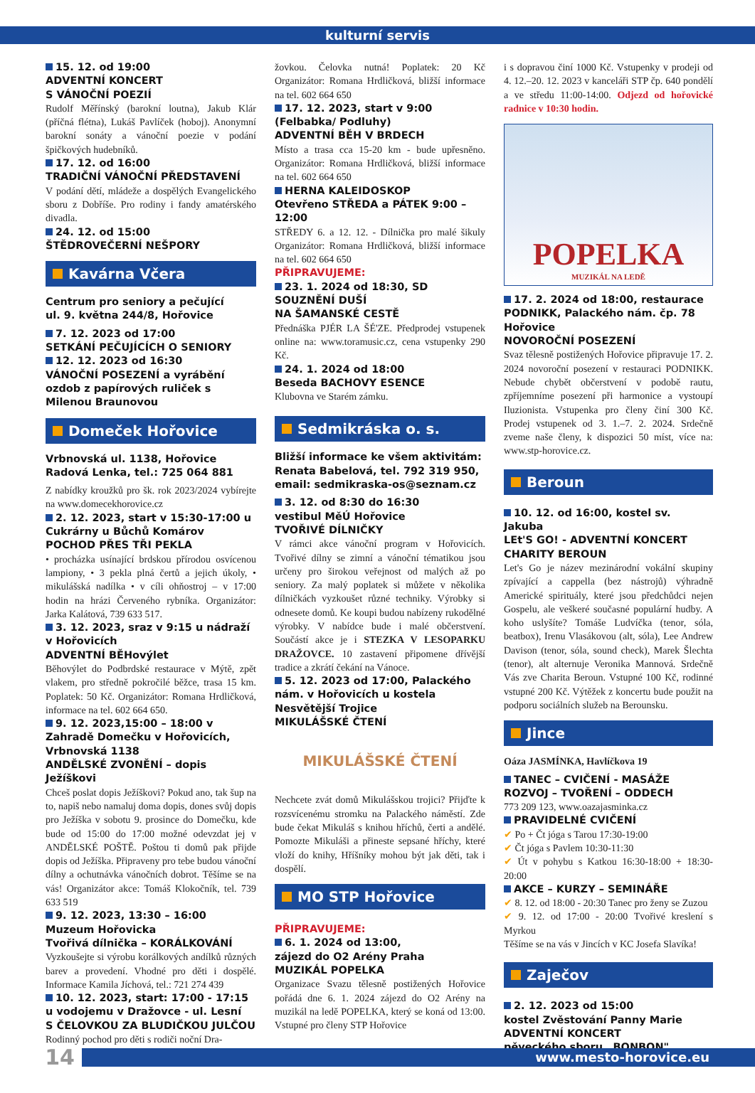kulturní servis
15. 12. od 19:00
ADVENTNÍ KONCERT
S VÁNOČNÍ POEZIÍ
Rudolf Měřínský (barokní loutna), Jakub Klár (příčná flétna), Lukáš Pavlíček (hoboj). Anonymní barokní sonáty a vánoční poezie v podání špičkových hudebníků.
17. 12. od 16:00
TRADIČNÍ VÁNOČNÍ PŘEDSTAVENÍ
V podání dětí, mládeže a dospělých Evangelického sboru z Dobříše. Pro rodiny i fandy amatérského divadla.
24. 12. od 15:00
ŠTĚDROVEČERNÍ NEŠPORY
Kavárna Včera
Centrum pro seniory a pečující
ul. 9. května 244/8, Hořovice
7. 12. 2023 od 17:00
SETKÁNÍ PEČUJÍCÍCH O SENIORY
12. 12. 2023 od 16:30
VÁNOČNÍ POSEZENÍ a vyrábění ozdob z papírových ruliček s Milenou Braunovou
Domeček Hořovice
Vrbnovská ul. 1138, Hořovice
Radová Lenka, tel.: 725 064 881
Z nabídky kroužků pro šk. rok 2023/2024 vybírejte na www.domecekhorovice.cz
2. 12. 2023, start v 15:30-17:00 u Cukrárny u Bůchů Komárov
POCHOD PŘES TŘI PEKLA
• procházka usínající brdskou přírodou osvícenou lampiony, • 3 pekla plná čertů a jejich úkoly, • mikulášská nadílka • v cíli ohňostroj – v 17:00 hodin na hrázi Červeného rybníka. Organizátor: Jarka Kalátová, 739 633 517.
3. 12. 2023, sraz v 9:15 u nádraží v Hořovicích
ADVENTNÍ BĚHovýlet
Běhovýlet do Podbrdské restaurace v Mýtě, zpět vlakem, pro středně pokročilé běžce, trasa 15 km. Poplatek: 50 Kč. Organizátor: Romana Hrdličková, informace na tel. 602 664 650.
9. 12. 2023,15:00 – 18:00 v Zahradě Domečku v Hořovicích, Vrbnovská 1138
ANDĚLSKÉ ZVONĚNÍ – dopis Ježíškovi
Chceš poslat dopis Ježíškovi? Pokud ano, tak šup na to, napiš nebo namaluj doma dopis, dones svůj dopis pro Ježíška v sobotu 9. prosince do Domečku, kde bude od 15:00 do 17:00 možné odevzdat jej v ANDĚLSKÉ POŠTĚ. Poštou ti domů pak přijde dopis od Ježíška. Připraveny pro tebe budou vánoční dílny a ochutnávka vánočních dobrot. Těšíme se na vás! Organizátor akce: Tomáš Klokočník, tel. 739 633 519
9. 12. 2023, 13:30 – 16:00
Muzeum Hořovicka
Tvořivá dílnička – KORÁLKOVÁNÍ
Vyzkoušejte si výrobu korálkových andílků různých barev a provedení. Vhodné pro děti i dospělé. Informace Kamila Jíchová, tel.: 721 274 439
10. 12. 2023, start: 17:00 - 17:15 u vodojemu v Dražovce - ul. Lesní
S ČELOVKOU ZA BLUDIČKOU JULČOU
Rodinný pochod pro děti s rodiči noční Dra-
žovkou. Čelovka nutná! Poplatek: 20 Kč Organizátor: Romana Hrdličková, bližší informace na tel. 602 664 650
17. 12. 2023, start v 9:00 (Felbabka/ Podluhy)
ADVENTNÍ BĚH V BRDECH
Místo a trasa cca 15-20 km - bude upřesněno. Organizátor: Romana Hrdličková, bližší informace na tel. 602 664 650
HERNA KALEIDOSKOP
Otevřeno STŘEDA a PÁTEK 9:00 – 12:00
STŘEDY 6. a 12. 12. - Dílnička pro malé šikuly Organizátor: Romana Hrdličková, bližší informace na tel. 602 664 650
PŘIPRAVUJEME:
23. 1. 2024 od 18:30, SD
SOUZNĚNÍ DUŠÍ
NA ŠAMANSKÉ CESTĚ
Přednáška PJÉR LA ŠÉ'ZE. Předprodej vstupenek online na: www.toramusic.cz, cena vstupenky 290 Kč.
24. 1. 2024 od 18:00
Beseda BACHOVY ESENCE
Klubovna ve Starém zámku.
Sedmikráska o. s.
Bližší informace ke všem aktivitám:
Renata Babelová, tel. 792 319 950,
email: sedmikraska-os@seznam.cz
3. 12. od 8:30 do 16:30
vestibul MěÚ Hořovice
TVOŘIVÉ DÍLNIČKY
V rámci akce vánoční program v Hořovicích. Tvořivé dílny se zimní a vánoční tématikou jsou určeny pro širokou veřejnost od malých až po seniory. Za malý poplatek si můžete v několika dílničkách vyzkoušet různé techniky. Výrobky si odnesete domů. Ke koupi budou nabízeny rukodělné výrobky. V nabídce bude i malé občerstvení. Součástí akce je i STEZKA V LESOPARKU DRAŽOVCE. 10 zastavení připomene dřívější tradice a zkrátí čekání na Vánoce.
5. 12. 2023 od 17:00, Palackého nám. v Hořovicích u kostela Nesvětější Trojice
MIKULÁŠSKÉ ČTENÍ
MIKULÁŠSKÉ ČTENÍ
Nechcete zvát domů Mikulášskou trojici? Přijďte k rozsvícenému stromku na Palackého náměstí. Zde bude čekat Mikuláš s knihou hříchů, čerti a andělé. Pomozte Mikuláši a přineste sepsané hříchy, které vloží do knihy, Hříšníky mohou být jak děti, tak i dospělí.
MO STP Hořovice
PŘIPRAVUJEME:
6. 1. 2024 od 13:00,
zájezd do O2 Arény Praha
MUZIKÁL POPELKA
Organizace Svazu tělesně postižených Hořovice pořádá dne 6. 1. 2024 zájezd do O2 Arény na muzikál na ledě POPELKA, který se koná od 13:00. Vstupné pro členy STP Hořovice
i s dopravou činí 1000 Kč. Vstupenky v prodeji od 4. 12.–20. 12. 2023 v kanceláři STP čp. 640 pondělí a ve středu 11:00-14:00. Odjezd od hořovické radnice v 10:30 hodin.
POPELKA
MUZIKÁL NA LEDĚ
17. 2. 2024 od 18:00, restaurace PODNIKK, Palackého nám. čp. 78 Hořovice
NOVOROČNÍ POSEZENÍ
Svaz tělesně postižených Hořovice připravuje 17. 2. 2024 novoroční posezení v restauraci PODNIKK. Nebude chybět občerstvení v podobě rautu, zpříjemníme posezení při harmonice a vystoupí Iluzionista. Vstupenka pro členy činí 300 Kč. Prodej vstupenek od 3. 1.–7. 2. 2024. Srdečně zveme naše členy, k dispozici 50 míst, více na: www.stp-horovice.cz.
Beroun
10. 12. od 16:00, kostel sv. Jakuba
LEt'S GO! - ADVENTNÍ KONCERT
CHARITY BEROUN
Let's Go je název mezinárodní vokální skupiny zpívající a cappella (bez nástrojů) výhradně Americké spirituály, které jsou předchůdci nejen Gospelu, ale veškeré současné populární hudby. A koho uslyšíte? Tomáše Ludvíčka (tenor, sóla, beatbox), Irenu Vlasákovou (alt, sóla), Lee Andrew Davison (tenor, sóla, sound check), Marek Šlechta (tenor), alt alternuje Veronika Mannová. Srdečně Vás zve Charita Beroun. Vstupné 100 Kč, rodinné vstupné 200 Kč. Výtěžek z koncertu bude použit na podporu sociálních služeb na Berounsku.
Jince
Oáza JASMÍNKA, Havlíčkova 19
TANEC – CVIČENÍ - MASÁŽE
ROZVOJ – TVOŘENÍ – ODDECH
773 209 123, www.oazajasminka.cz
PRAVIDELNÉ CVIČENÍ
✔ Po + Čt jóga s Tarou 17:30-19:00
✔ Čt jóga s Pavlem 10:30-11:30
✔ Út v pohybu s Katkou 16:30-18:00 + 18:30-20:00
AKCE – KURZY – SEMINÁŘE
✔ 8. 12. od 18:00 - 20:30 Tanec pro ženy se Zuzou
✔ 9. 12. od 17:00 - 20:00 Tvořivé kreslení s Myrkou
Těšíme se na vás v Jincích v KC Josefa Slavíka!
Zaječov
2. 12. 2023 od 15:00
kostel Zvěstování Panny Marie
ADVENTNÍ KONCERT
pěveckého sboru „BONBON"
14
www.mesto-horovice.eu